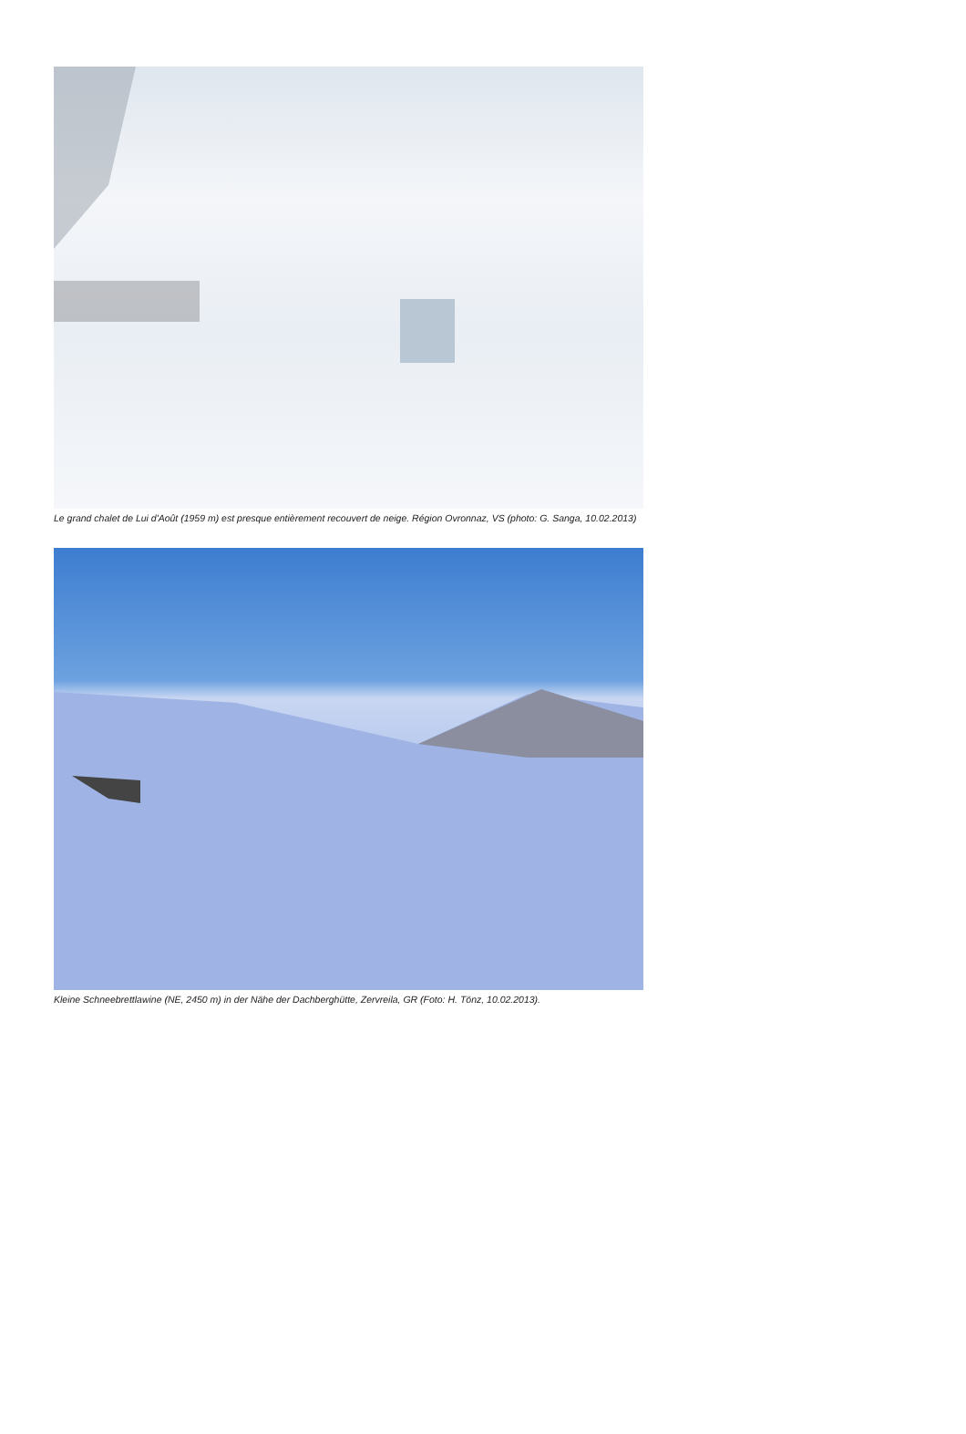Le grand chalet de Lui d'Août (1959 m) est presque entièrement recouvert de neige. Région Ovronnaz, VS (photo: G. Sanga, 10.02.2013)
Kleine Schneebrettlawine (NE, 2450 m) in der Nähe der Dachberghütte, Zervreila, GR (Foto: H. Tönz, 10.02.2013).